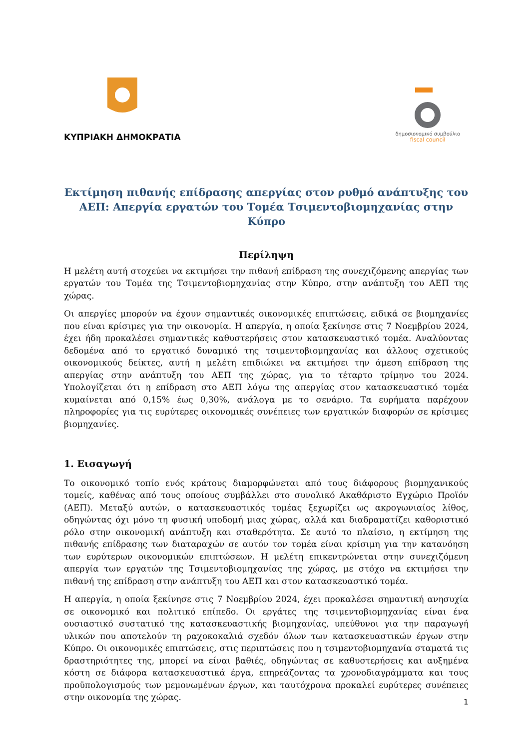ΚΥΠΡΙΑΚΗ ΔΗΜΟΚΡΑΤΙΑ
δημοσιονομικό συμβούλιο
fiscal council
Εκτίμηση πιθανής επίδρασης απεργίας στον ρυθμό ανάπτυξης του ΑΕΠ: Απεργία εργατών του Τομέα Τσιμεντοβιομηχανίας στην Κύπρο
Περίληψη
Η μελέτη αυτή στοχεύει να εκτιμήσει την πιθανή επίδραση της συνεχιζόμενης απεργίας των εργατών του Τομέα της Τσιμεντοβιομηχανίας στην Κύπρο, στην ανάπτυξη του ΑΕΠ της χώρας.
Οι απεργίες μπορούν να έχουν σημαντικές οικονομικές επιπτώσεις, ειδικά σε βιομηχανίες που είναι κρίσιμες για την οικονομία. Η απεργία, η οποία ξεκίνησε στις 7 Νοεμβρίου 2024, έχει ήδη προκαλέσει σημαντικές καθυστερήσεις στον κατασκευαστικό τομέα. Αναλύοντας δεδομένα από το εργατικό δυναμικό της τσιμεντοβιομηχανίας και άλλους σχετικούς οικονομικούς δείκτες, αυτή η μελέτη επιδιώκει να εκτιμήσει την άμεση επίδραση της απεργίας στην ανάπτυξη του ΑΕΠ της χώρας, για το τέταρτο τρίμηνο του 2024. Υπολογίζεται ότι η επίδραση στο ΑΕΠ λόγω της απεργίας στον κατασκευαστικό τομέα κυμαίνεται από 0,15% έως 0,30%, ανάλογα με το σενάριο. Τα ευρήματα παρέχουν πληροφορίες για τις ευρύτερες οικονομικές συνέπειες των εργατικών διαφορών σε κρίσιμες βιομηχανίες.
1. Εισαγωγή
Το οικονομικό τοπίο ενός κράτους διαμορφώνεται από τους διάφορους βιομηχανικούς τομείς, καθένας από τους οποίους συμβάλλει στο συνολικό Ακαθάριστο Εγχώριο Προϊόν (ΑΕΠ). Μεταξύ αυτών, ο κατασκευαστικός τομέας ξεχωρίζει ως ακρογωνιαίος λίθος, οδηγώντας όχι μόνο τη φυσική υποδομή μιας χώρας, αλλά και διαδραματίζει καθοριστικό ρόλο στην οικονομική ανάπτυξη και σταθερότητα. Σε αυτό το πλαίσιο, η εκτίμηση της πιθανής επίδρασης των διαταραχών σε αυτόν τον τομέα είναι κρίσιμη για την κατανόηση των ευρύτερων οικονομικών επιπτώσεων. Η μελέτη επικεντρώνεται στην συνεχιζόμενη απεργία των εργατών της Τσιμεντοβιομηχανίας της χώρας, με στόχο να εκτιμήσει την πιθανή της επίδραση στην ανάπτυξη του ΑΕΠ και στον κατασκευαστικό τομέα.
Η απεργία, η οποία ξεκίνησε στις 7 Νοεμβρίου 2024, έχει προκαλέσει σημαντική ανησυχία σε οικονομικό και πολιτικό επίπεδο. Οι εργάτες της τσιμεντοβιομηχανίας είναι ένα ουσιαστικό συστατικό της κατασκευαστικής βιομηχανίας, υπεύθυνοι για την παραγωγή υλικών που αποτελούν τη ραχοκοκαλιά σχεδόν όλων των κατασκευαστικών έργων στην Κύπρο. Οι οικονομικές επιπτώσεις, στις περιπτώσεις που η τσιμεντοβιομηχανία σταματά τις δραστηριότητες της, μπορεί να είναι βαθιές, οδηγώντας σε καθυστερήσεις και αυξημένα κόστη σε διάφορα κατασκευαστικά έργα, επηρεάζοντας τα χρονοδιαγράμματα και τους προϋπολογισμούς των μεμονωμένων έργων, και ταυτόχρονα προκαλεί ευρύτερες συνέπειες στην οικονομία της χώρας.
1